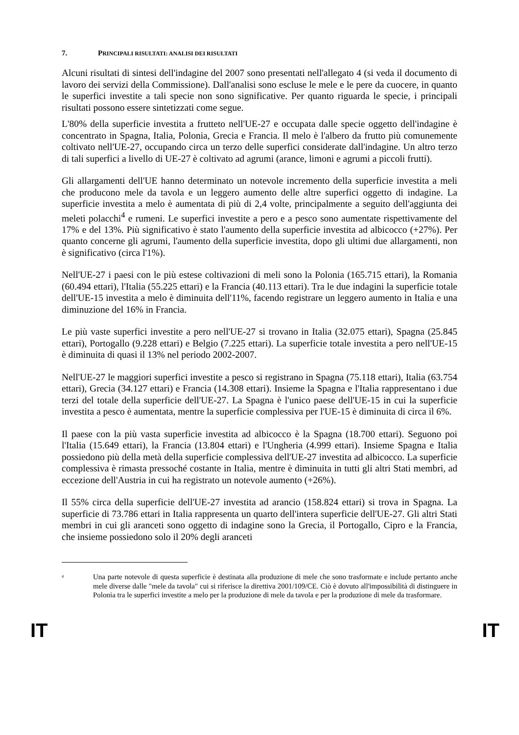7. PRINCIPALI RISULTATI: ANALISI DEI RISULTATI
Alcuni risultati di sintesi dell'indagine del 2007 sono presentati nell'allegato 4 (si veda il documento di lavoro dei servizi della Commissione). Dall'analisi sono escluse le mele e le pere da cuocere, in quanto le superfici investite a tali specie non sono significative. Per quanto riguarda le specie, i principali risultati possono essere sintetizzati come segue.
L'80% della superficie investita a frutteto nell'UE-27 e occupata dalle specie oggetto dell'indagine è concentrato in Spagna, Italia, Polonia, Grecia e Francia. Il melo è l'albero da frutto più comunemente coltivato nell'UE-27, occupando circa un terzo delle superfici considerate dall'indagine. Un altro terzo di tali superfici a livello di UE-27 è coltivato ad agrumi (arance, limoni e agrumi a piccoli frutti).
Gli allargamenti dell'UE hanno determinato un notevole incremento della superficie investita a meli che producono mele da tavola e un leggero aumento delle altre superfici oggetto di indagine. La superficie investita a melo è aumentata di più di 2,4 volte, principalmente a seguito dell'aggiunta dei meleti polacchi<sup>4</sup> e rumeni. Le superfici investite a pero e a pesco sono aumentate rispettivamente del 17% e del 13%. Più significativo è stato l'aumento della superficie investita ad albicocco (+27%). Per quanto concerne gli agrumi, l'aumento della superficie investita, dopo gli ultimi due allargamenti, non è significativo (circa l'1%).
Nell'UE-27 i paesi con le più estese coltivazioni di meli sono la Polonia (165.715 ettari), la Romania (60.494 ettari), l'Italia (55.225 ettari) e la Francia (40.113 ettari). Tra le due indagini la superficie totale dell'UE-15 investita a melo è diminuita dell'11%, facendo registrare un leggero aumento in Italia e una diminuzione del 16% in Francia.
Le più vaste superfici investite a pero nell'UE-27 si trovano in Italia (32.075 ettari), Spagna (25.845 ettari), Portogallo (9.228 ettari) e Belgio (7.225 ettari). La superficie totale investita a pero nell'UE-15 è diminuita di quasi il 13% nel periodo 2002-2007.
Nell'UE-27 le maggiori superfici investite a pesco si registrano in Spagna (75.118 ettari), Italia (63.754 ettari), Grecia (34.127 ettari) e Francia (14.308 ettari). Insieme la Spagna e l'Italia rappresentano i due terzi del totale della superficie dell'UE-27. La Spagna è l'unico paese dell'UE-15 in cui la superficie investita a pesco è aumentata, mentre la superficie complessiva per l'UE-15 è diminuita di circa il 6%.
Il paese con la più vasta superficie investita ad albicocco è la Spagna (18.700 ettari). Seguono poi l'Italia (15.649 ettari), la Francia (13.804 ettari) e l'Ungheria (4.999 ettari). Insieme Spagna e Italia possiedono più della metà della superficie complessiva dell'UE-27 investita ad albicocco. La superficie complessiva è rimasta pressoché costante in Italia, mentre è diminuita in tutti gli altri Stati membri, ad eccezione dell'Austria in cui ha registrato un notevole aumento (+26%).
Il 55% circa della superficie dell'UE-27 investita ad arancio (158.824 ettari) si trova in Spagna. La superficie di 73.786 ettari in Italia rappresenta un quarto dell'intera superficie dell'UE-27. Gli altri Stati membri in cui gli aranceti sono oggetto di indagine sono la Grecia, il Portogallo, Cipro e la Francia, che insieme possiedono solo il 20% degli aranceti
<sup>4</sup> Una parte notevole di questa superficie è destinata alla produzione di mele che sono trasformate e include pertanto anche mele diverse dalle "mele da tavola" cui si riferisce la direttiva 2001/109/CE. Ciò è dovuto all'impossibilità di distinguere in Polonia tra le superfici investite a melo per la produzione di mele da tavola e per la produzione di mele da trasformare.
IT IT